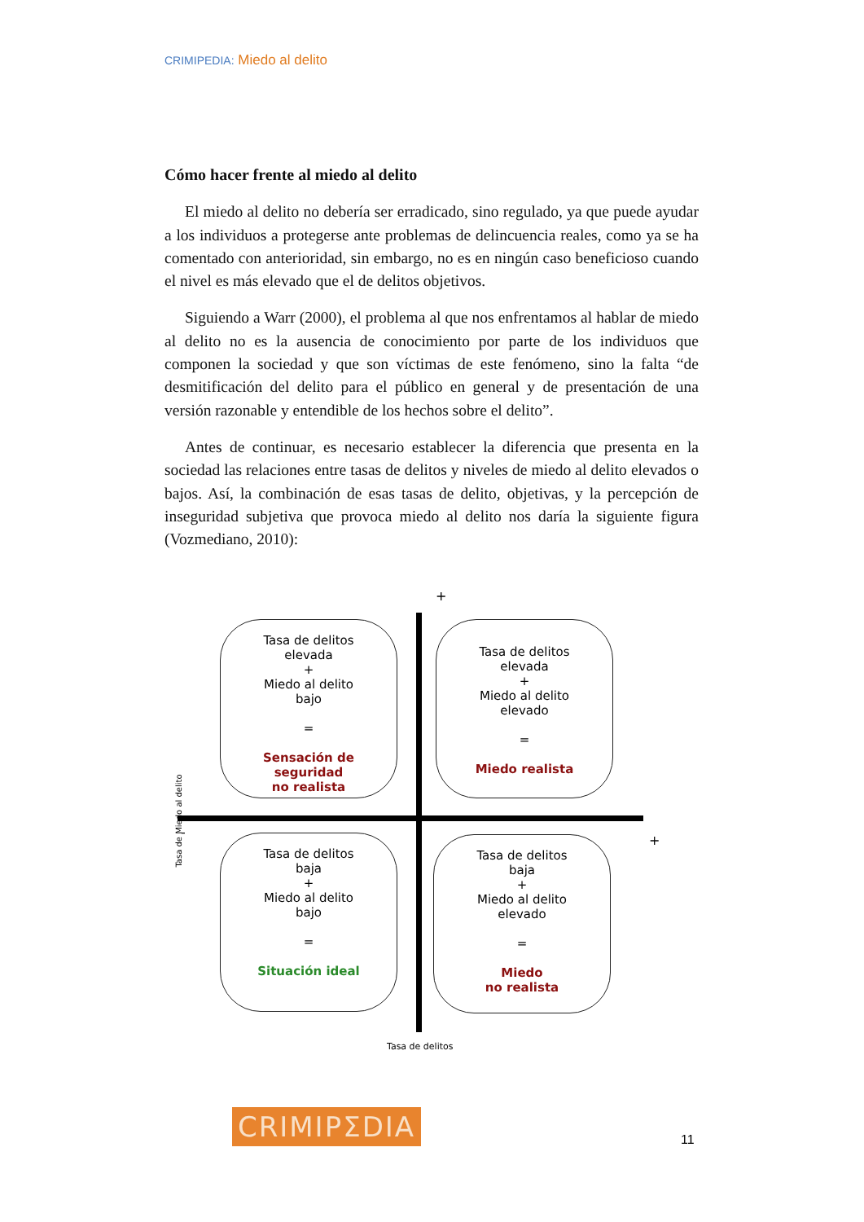CRIMIPEDIA: Miedo al delito
Cómo hacer frente al miedo al delito
El miedo al delito no debería ser erradicado, sino regulado, ya que puede ayudar a los individuos a protegerse ante problemas de delincuencia reales, como ya se ha comentado con anterioridad, sin embargo, no es en ningún caso beneficioso cuando el nivel es más elevado que el de delitos objetivos.
Siguiendo a Warr (2000), el problema al que nos enfrentamos al hablar de miedo al delito no es la ausencia de conocimiento por parte de los individuos que componen la sociedad y que son víctimas de este fenómeno, sino la falta “de desmitificación del delito para el público en general y de presentación de una versión razonable y entendible de los hechos sobre el delito”.
Antes de continuar, es necesario establecer la diferencia que presenta en la sociedad las relaciones entre tasas de delitos y niveles de miedo al delito elevados o bajos. Así, la combinación de esas tasas de delito, objetivas, y la percepción de inseguridad subjetiva que provoca miedo al delito nos daría la siguiente figura (Vozmediano, 2010):
+
Tasa de delitos
elevada
+
Miedo al delito
bajo
=
Sensación de
seguridad
no realista
Tasa de delitos
elevada
+
Miedo al delito
elevado
=
Miedo realista
Tasa de Miedo al delito
-
+
Tasa de delitos
baja
+
Miedo al delito
bajo
=
Situación ideal
Tasa de delitos
baja
+
Miedo al delito
elevado
=
Miedo
no realista
Tasa de delitos
CRIMIPΣDIA 11